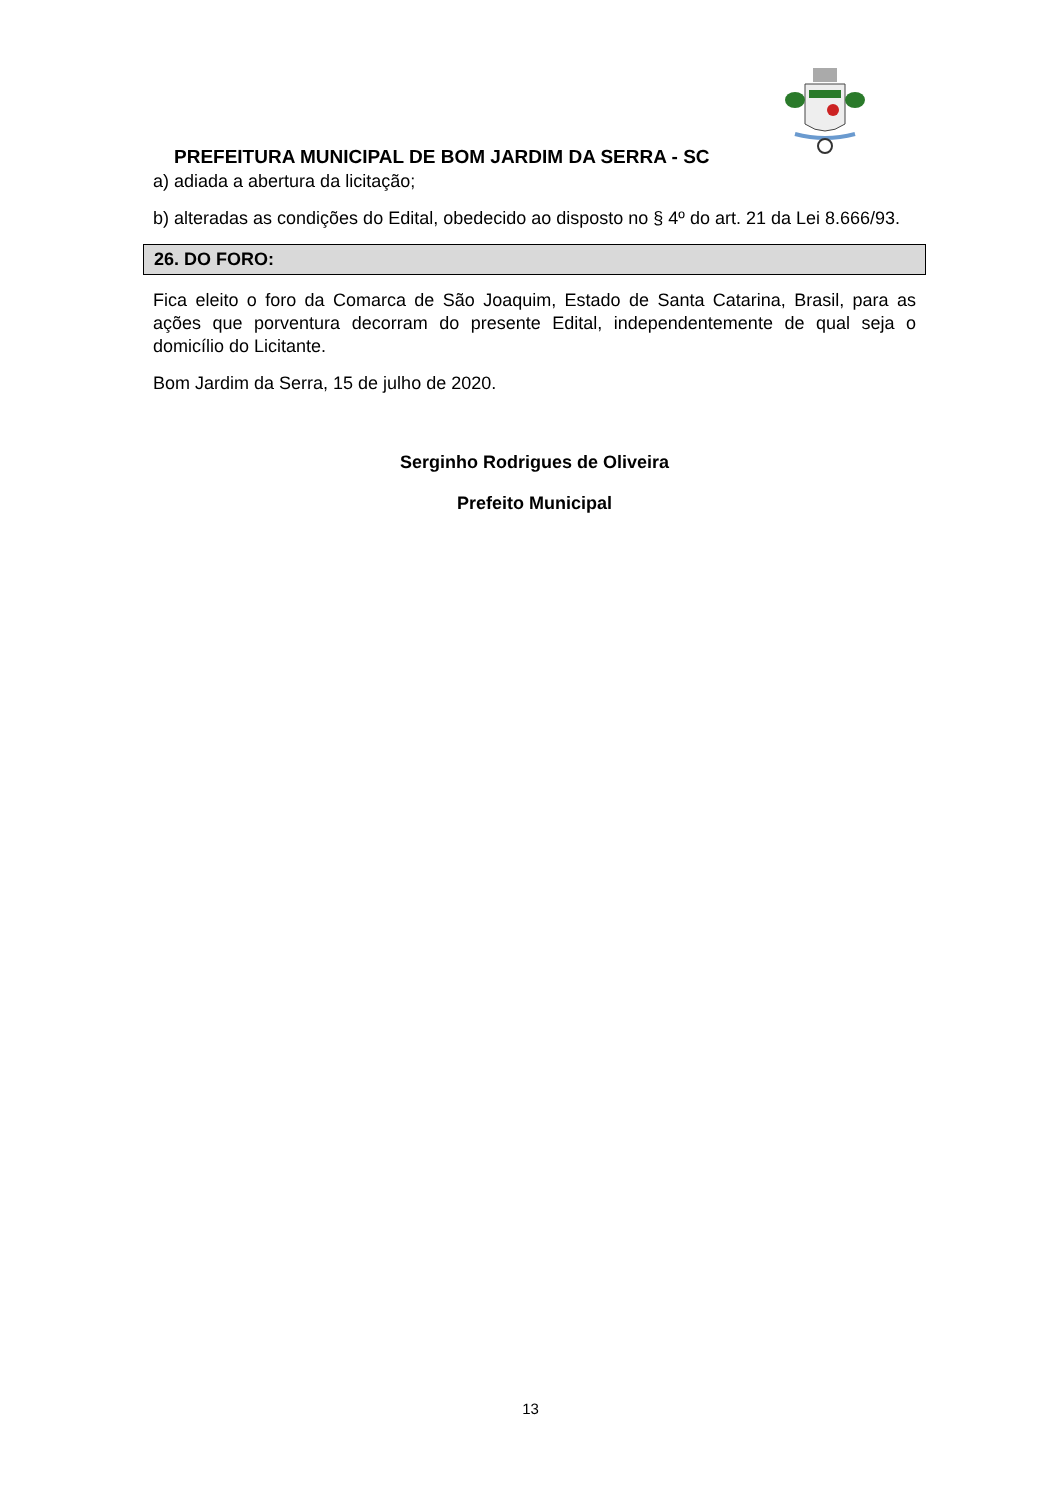PREFEITURA MUNICIPAL DE BOM JARDIM DA SERRA - SC
a) adiada a abertura da licitação;
b) alteradas as condições do Edital, obedecido ao disposto no § 4º do art. 21 da Lei 8.666/93.
26. DO FORO:
Fica eleito o foro da Comarca de São Joaquim, Estado de Santa Catarina, Brasil, para as ações que porventura decorram do presente Edital, independentemente de qual seja o domicílio do Licitante.
Bom Jardim da Serra, 15 de julho de 2020.
Serginho Rodrigues de Oliveira
Prefeito Municipal
13